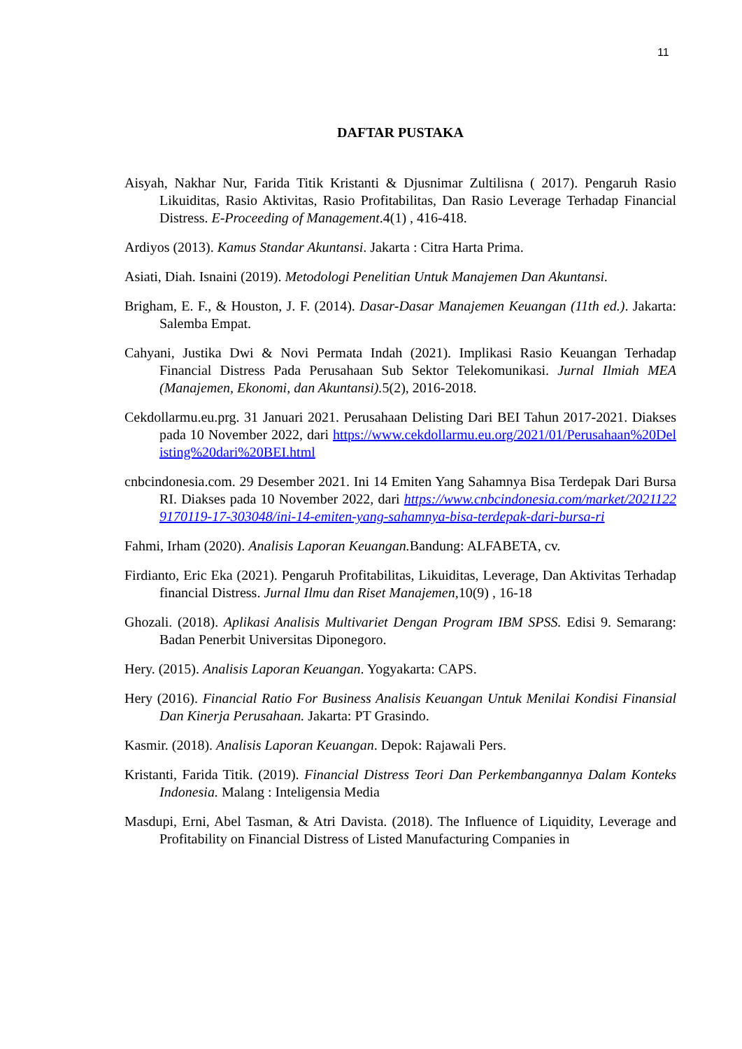11
DAFTAR PUSTAKA
Aisyah, Nakhar Nur, Farida Titik Kristanti & Djusnimar Zultilisna ( 2017). Pengaruh Rasio Likuiditas, Rasio Aktivitas, Rasio Profitabilitas, Dan Rasio Leverage Terhadap Financial Distress. E-Proceeding of Management.4(1) , 416-418.
Ardiyos (2013). Kamus Standar Akuntansi. Jakarta : Citra Harta Prima.
Asiati, Diah. Isnaini (2019). Metodologi Penelitian Untuk Manajemen Dan Akuntansi.
Brigham, E. F., & Houston, J. F. (2014). Dasar-Dasar Manajemen Keuangan (11th ed.). Jakarta: Salemba Empat.
Cahyani, Justika Dwi & Novi Permata Indah (2021). Implikasi Rasio Keuangan Terhadap Financial Distress Pada Perusahaan Sub Sektor Telekomunikasi. Jurnal Ilmiah MEA (Manajemen, Ekonomi, dan Akuntansi). 5(2), 2016-2018.
Cekdollarmu.eu.prg. 31 Januari 2021. Perusahaan Delisting Dari BEI Tahun 2017-2021. Diakses pada 10 November 2022, dari https://www.cekdollarmu.eu.org/2021/01/Perusahaan%20Delisting%20dari%20BEI.html
cnbcindonesia.com. 29 Desember 2021. Ini 14 Emiten Yang Sahamnya Bisa Terdepak Dari Bursa RI. Diakses pada 10 November 2022, dari https://www.cnbcindonesia.com/market/20211229170119-17-303048/ini-14-emiten-yang-sahamnya-bisa-terdepak-dari-bursa-ri
Fahmi, Irham (2020). Analisis Laporan Keuangan. Bandung: ALFABETA, cv.
Firdianto, Eric Eka (2021). Pengaruh Profitabilitas, Likuiditas, Leverage, Dan Aktivitas Terhadap financial Distress. Jurnal Ilmu dan Riset Manajemen, 10(9) , 16-18
Ghozali. (2018). Aplikasi Analisis Multivariet Dengan Program IBM SPSS. Edisi 9. Semarang: Badan Penerbit Universitas Diponegoro.
Hery. (2015). Analisis Laporan Keuangan. Yogyakarta: CAPS.
Hery (2016). Financial Ratio For Business Analisis Keuangan Untuk Menilai Kondisi Finansial Dan Kinerja Perusahaan. Jakarta: PT Grasindo.
Kasmir. (2018). Analisis Laporan Keuangan. Depok: Rajawali Pers.
Kristanti, Farida Titik. (2019). Financial Distress Teori Dan Perkembangannya Dalam Konteks Indonesia. Malang : Inteligensia Media
Masdupi, Erni, Abel Tasman, & Atri Davista. (2018). The Influence of Liquidity, Leverage and Profitability on Financial Distress of Listed Manufacturing Companies in